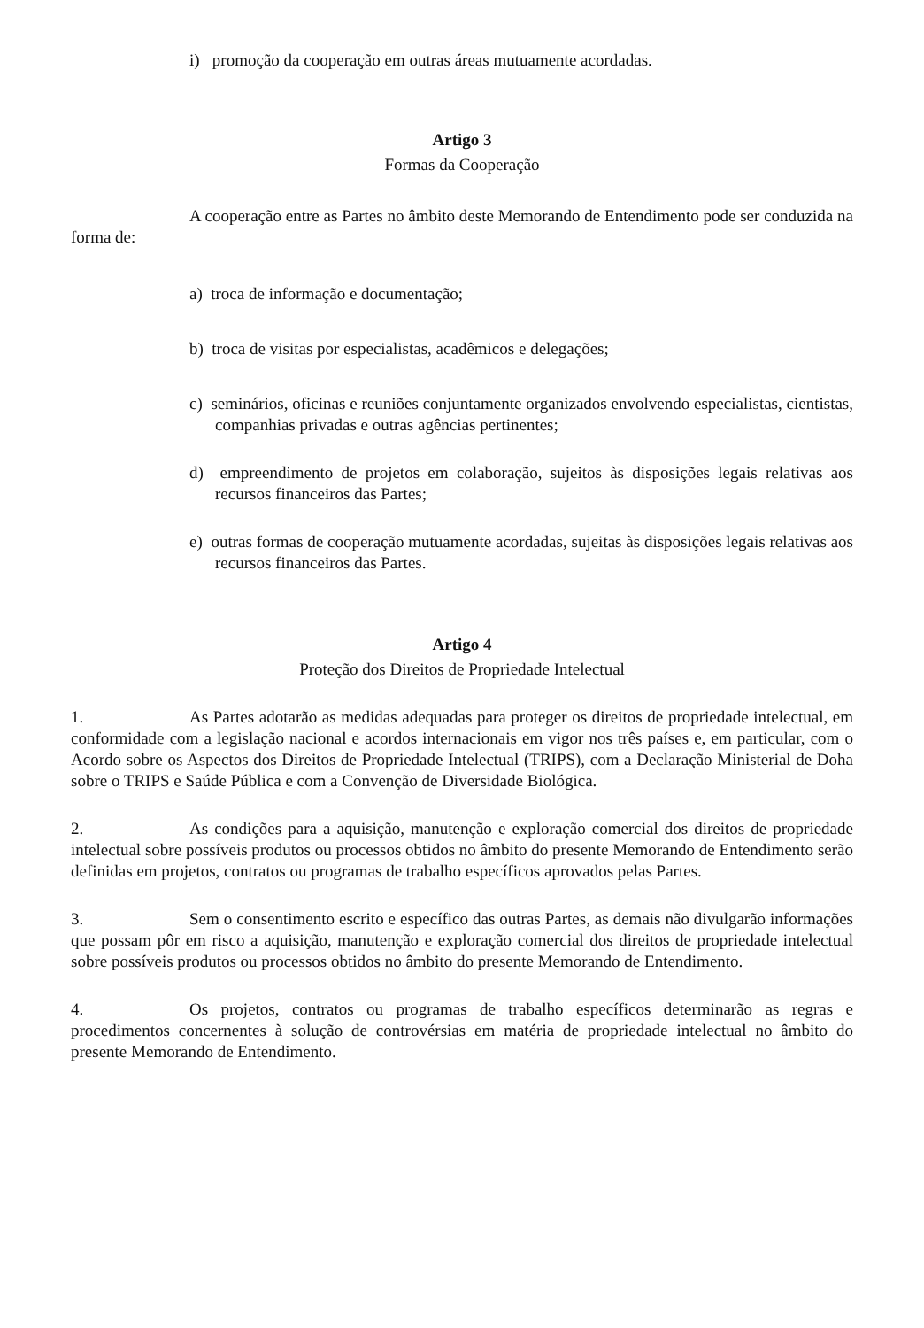i) promoção da cooperação em outras áreas mutuamente acordadas.
Artigo 3
Formas da Cooperação
A cooperação entre as Partes no âmbito deste Memorando de Entendimento pode ser conduzida na forma de:
a) troca de informação e documentação;
b) troca de visitas por especialistas, acadêmicos e delegações;
c) seminários, oficinas e reuniões conjuntamente organizados envolvendo especialistas, cientistas, companhias privadas e outras agências pertinentes;
d) empreendimento de projetos em colaboração, sujeitos às disposições legais relativas aos recursos financeiros das Partes;
e) outras formas de cooperação mutuamente acordadas, sujeitas às disposições legais relativas aos recursos financeiros das Partes.
Artigo 4
Proteção dos Direitos de Propriedade Intelectual
1. As Partes adotarão as medidas adequadas para proteger os direitos de propriedade intelectual, em conformidade com a legislação nacional e acordos internacionais em vigor nos três países e, em particular, com o Acordo sobre os Aspectos dos Direitos de Propriedade Intelectual (TRIPS), com a Declaração Ministerial de Doha sobre o TRIPS e Saúde Pública e com a Convenção de Diversidade Biológica.
2. As condições para a aquisição, manutenção e exploração comercial dos direitos de propriedade intelectual sobre possíveis produtos ou processos obtidos no âmbito do presente Memorando de Entendimento serão definidas em projetos, contratos ou programas de trabalho específicos aprovados pelas Partes.
3. Sem o consentimento escrito e específico das outras Partes, as demais não divulgarão informações que possam pôr em risco a aquisição, manutenção e exploração comercial dos direitos de propriedade intelectual sobre possíveis produtos ou processos obtidos no âmbito do presente Memorando de Entendimento.
4. Os projetos, contratos ou programas de trabalho específicos determinarão as regras e procedimentos concernentes à solução de controvérsias em matéria de propriedade intelectual no âmbito do presente Memorando de Entendimento.